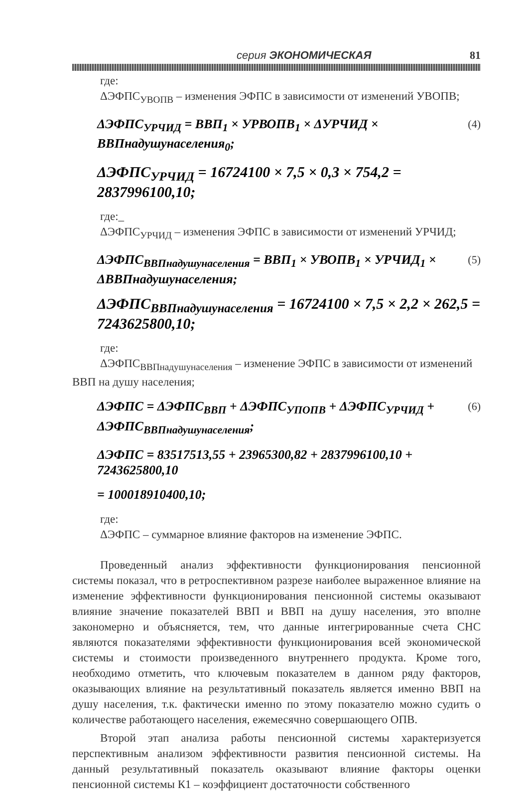серия ЭКОНОМИЧЕСКАЯ 81
где:
ΔЭФПС<sub>УВОПВ</sub> – изменения ЭФПС в зависимости от изменений УВОПВ;
ΔЭФПС<sub>УРЧИД</sub> = ВВП<sub>1</sub> × УРВОПВ<sub>1</sub> × ΔУРЧИД × ВВПнадушунаселения<sub>0</sub>; (4)
ΔЭФПС<sub>УРЧИД</sub> = 16724100 × 7,5 × 0,3 × 754,2 = 2837996100,10;
где:_
ΔЭФПС<sub>УРЧИД</sub> – изменения ЭФПС в зависимости от изменений УРЧИД;
ΔЭФПС<sub>ВВПнадушунаселения</sub> = ВВП<sub>1</sub> × УВОПВ<sub>1</sub> × УРЧИД<sub>1</sub> × ΔВВПнадушунаселения; (5)
ΔЭФПС<sub>ВВПнадушунаселения</sub> = 16724100 × 7,5 × 2,2 × 262,5 = 7243625800,10;
где:
ΔЭФПС<sub>ВВПнадушунаселения</sub> – изменение ЭФПС в зависимости от изменений
ВВП на душу населения;
ΔЭФПС = ΔЭФПС<sub>ВВП</sub> + ΔЭФПС<sub>УПОПВ</sub> + ΔЭФПС<sub>УРЧИД</sub> + ΔЭФПС<sub>ВВПнадушунаселения</sub>; (6)
ΔЭФПС = 83517513,55 + 23965300,82 + 2837996100,10 + 7243625800,10
= 100018910400,10;
где:
ΔЭФПС – суммарное влияние факторов на изменение ЭФПС.
Проведенный анализ эффективности функционирования пенсионной системы показал, что в ретроспективном разрезе наиболее выраженное влияние на изменение эффективности функционирования пенсионной системы оказывают влияние значение показателей ВВП и ВВП на душу населения, это вполне закономерно и объясняется, тем, что данные интегрированные счета СНС являются показателями эффективности функционирования всей экономической системы и стоимости произведенного внутреннего продукта. Кроме того, необходимо отметить, что ключевым показателем в данном ряду факторов, оказывающих влияние на результативный показатель является именно ВВП на душу населения, т.к. фактически именно по этому показателю можно судить о количестве работающего населения, ежемесячно совершающего ОПВ.
Второй этап анализа работы пенсионной системы характеризуется перспективным анализом эффективности развития пенсионной системы. На данный результативный показатель оказывают влияние факторы оценки пенсионной системы К1 – коэффициент достаточности собственного